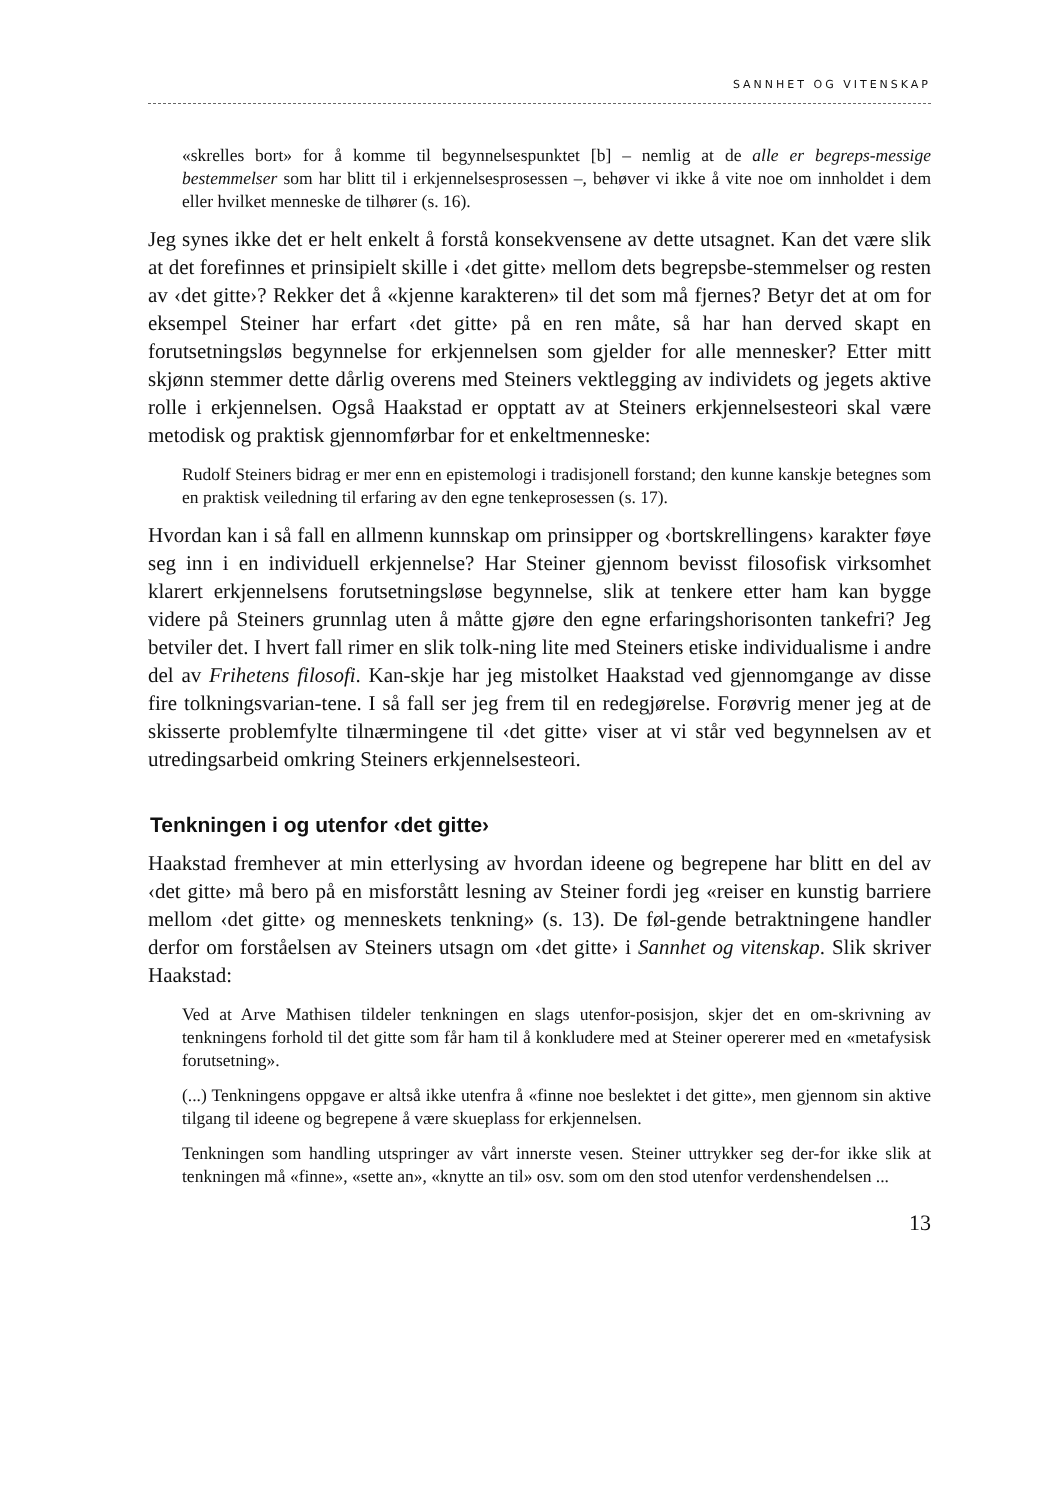SANNHET OG VITENSKAP
«skrelles bort» for å komme til begynnelsespunktet [b] – nemlig at de alle er begreps-messige bestemmelser som har blitt til i erkjennelsesprosessen –, behøver vi ikke å vite noe om innholdet i dem eller hvilket menneske de tilhører (s. 16).
Jeg synes ikke det er helt enkelt å forstå konsekvensene av dette utsagnet. Kan det være slik at det forefinnes et prinsipielt skille i ‹det gitte› mellom dets begrepsbe-stemmelser og resten av ‹det gitte›? Rekker det å «kjenne karakteren» til det som må fjernes? Betyr det at om for eksempel Steiner har erfart ‹det gitte› på en ren måte, så har han derved skapt en forutsetningsløs begynnelse for erkjennelsen som gjelder for alle mennesker? Etter mitt skjønn stemmer dette dårlig overens med Steiners vektlegging av individets og jegets aktive rolle i erkjennelsen. Også Haakstad er opptatt av at Steiners erkjennelsesteori skal være metodisk og praktisk gjennomførbar for et enkeltmenneske:
Rudolf Steiners bidrag er mer enn en epistemologi i tradisjonell forstand; den kunne kanskje betegnes som en praktisk veiledning til erfaring av den egne tenkeprosessen (s. 17).
Hvordan kan i så fall en allmenn kunnskap om prinsipper og ‹bortskrellingens› karakter føye seg inn i en individuell erkjennelse? Har Steiner gjennom bevisst filosofisk virksomhet klarert erkjennelsens forutsetningsløse begynnelse, slik at tenkere etter ham kan bygge videre på Steiners grunnlag uten å måtte gjøre den egne erfaringshorisonten tankefri? Jeg betviler det. I hvert fall rimer en slik tolk-ning lite med Steiners etiske individualisme i andre del av Frihetens filosofi. Kan-skje har jeg mistolket Haakstad ved gjennomgange av disse fire tolkningsvarian-tene. I så fall ser jeg frem til en redegjørelse. Forøvrig mener jeg at de skisserte problemfylte tilnærmingene til ‹det gitte› viser at vi står ved begynnelsen av et utredingsarbeid omkring Steiners erkjennelsesteori.
Tenkningen i og utenfor ‹det gitte›
Haakstad fremhever at min etterlysing av hvordan ideene og begrepene har blitt en del av ‹det gitte› må bero på en misforstått lesning av Steiner fordi jeg «reiser en kunstig barriere mellom ‹det gitte› og menneskets tenkning» (s. 13). De føl-gende betraktningene handler derfor om forståelsen av Steiners utsagn om ‹det gitte› i Sannhet og vitenskap. Slik skriver Haakstad:
Ved at Arve Mathisen tildeler tenkningen en slags utenfor-posisjon, skjer det en om-skrivning av tenkningens forhold til det gitte som får ham til å konkludere med at Steiner opererer med en «metafysisk forutsetning».
(...) Tenkningens oppgave er altså ikke utenfra å «finne noe beslektet i det gitte», men gjennom sin aktive tilgang til ideene og begrepene å være skueplass for erkjennelsen.
Tenkningen som handling utspringer av vårt innerste vesen. Steiner uttrykker seg der-for ikke slik at tenkningen må «finne», «sette an», «knytte an til» osv. som om den stod utenfor verdenshendelsen ...
13